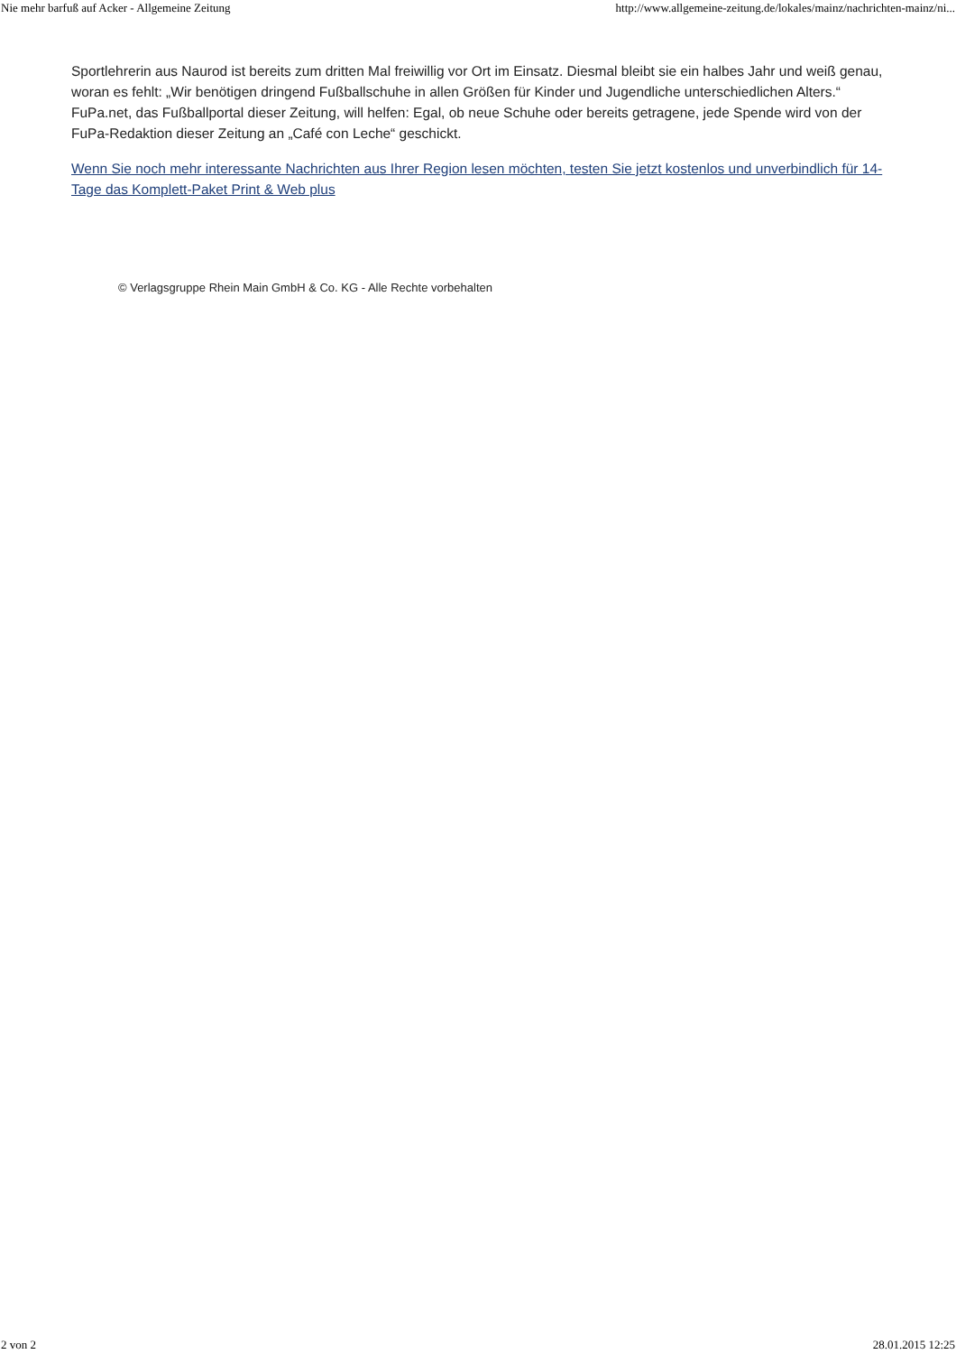Nie mehr barfuß auf Acker - Allgemeine Zeitung http://www.allgemeine-zeitung.de/lokales/mainz/nachrichten-mainz/ni...
Sportlehrerin aus Naurod ist bereits zum dritten Mal freiwillig vor Ort im Einsatz. Diesmal bleibt sie ein halbes Jahr und weiß genau, woran es fehlt: „Wir benötigen dringend Fußballschuhe in allen Größen für Kinder und Jugendliche unterschiedlichen Alters.“ FuPa.net, das Fußballportal dieser Zeitung, will helfen: Egal, ob neue Schuhe oder bereits getragene, jede Spende wird von der FuPa-Redaktion dieser Zeitung an „Café con Leche“ geschickt.
Wenn Sie noch mehr interessante Nachrichten aus Ihrer Region lesen möchten, testen Sie jetzt kostenlos und unverbindlich für 14-Tage das Komplett-Paket Print & Web plus
© Verlagsgruppe Rhein Main GmbH & Co. KG - Alle Rechte vorbehalten
2 von 2 28.01.2015 12:25